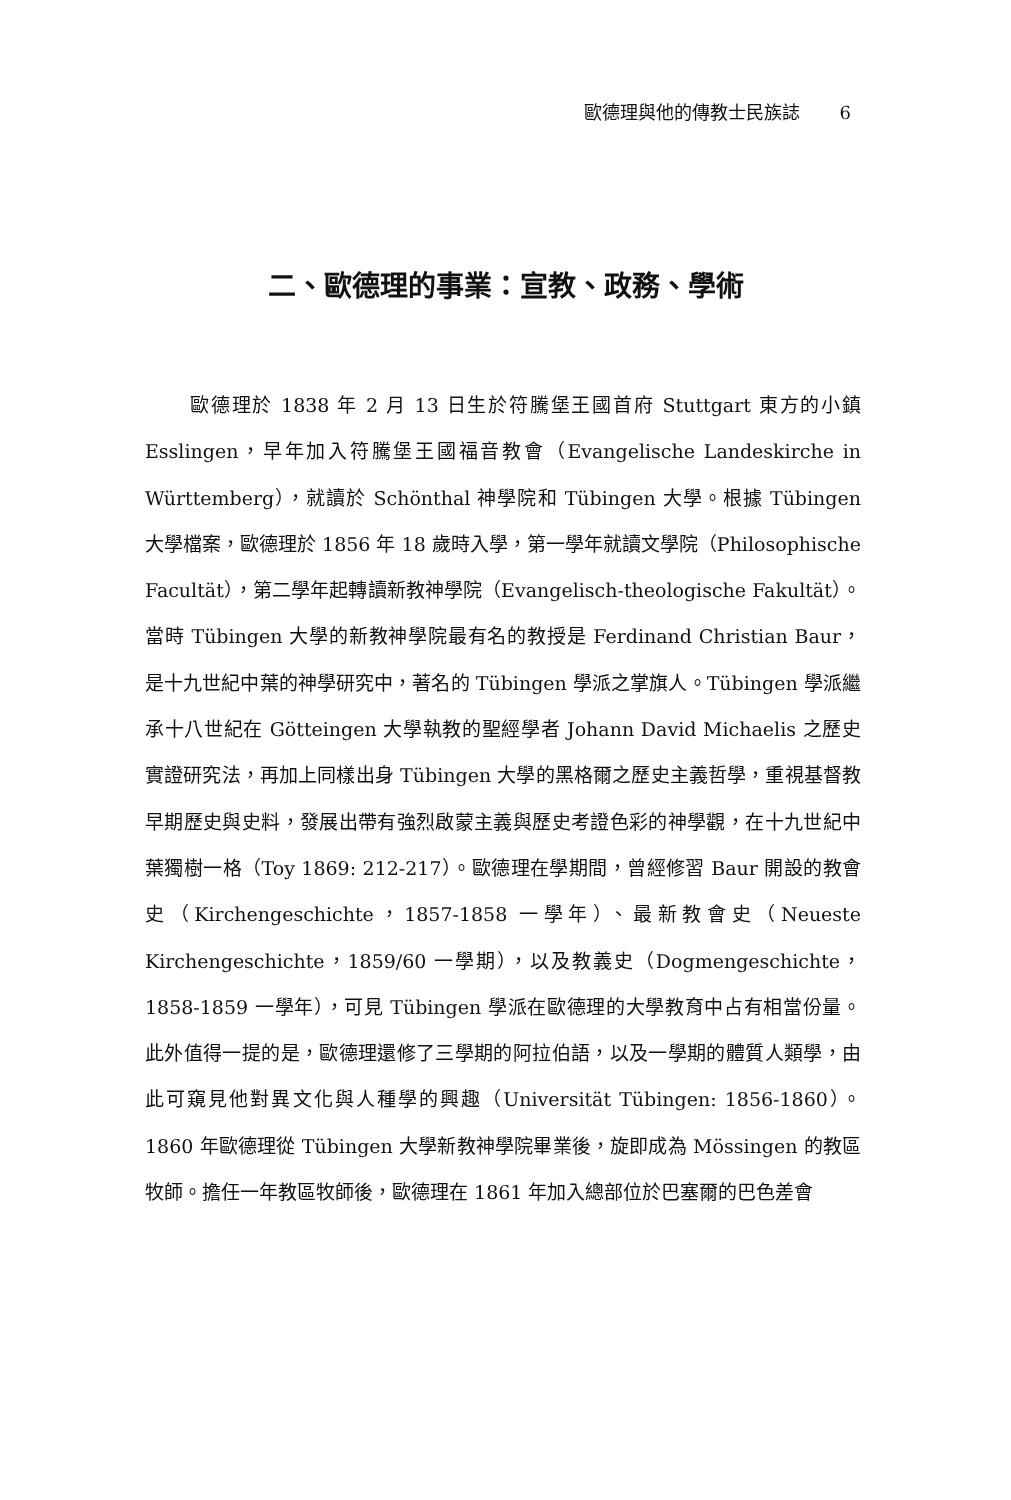歐德理與他的傳教士民族誌 6
二、歐德理的事業：宣教、政務、學術
歐德理於 1838 年 2 月 13 日生於符騰堡王國首府 Stuttgart 東方的小鎮 Esslingen，早年加入符騰堡王國福音教會（Evangelische Landeskirche in Württemberg），就讀於 Schönthal 神學院和 Tübingen 大學。根據 Tübingen 大學檔案，歐德理於 1856 年 18 歲時入學，第一學年就讀文學院（Philosophische Facultät），第二學年起轉讀新教神學院（Evangelisch-theologische Fakultät）。當時 Tübingen 大學的新教神學院最有名的教授是 Ferdinand Christian Baur，是十九世紀中葉的神學研究中，著名的 Tübingen 學派之掌旗人。Tübingen 學派繼承十八世紀在 Götteingen 大學執教的聖經學者 Johann David Michaelis 之歷史實證研究法，再加上同樣出身 Tübingen 大學的黑格爾之歷史主義哲學，重視基督教早期歷史與史料，發展出帶有強烈啟蒙主義與歷史考證色彩的神學觀，在十九世紀中葉獨樹一格（Toy 1869: 212-217）。歐德理在學期間，曾經修習 Baur 開設的教會史（Kirchengeschichte，1857-1858 一學年）、最新教會史（Neueste Kirchengeschichte，1859/60 一學期），以及教義史（Dogmengeschichte，1858-1859 一學年），可見 Tübingen 學派在歐德理的大學教育中占有相當份量。此外值得一提的是，歐德理還修了三學期的阿拉伯語，以及一學期的體質人類學，由此可窺見他對異文化與人種學的興趣（Universität Tübingen: 1856-1860）。1860 年歐德理從 Tübingen 大學新教神學院畢業後，旋即成為 Mössingen 的教區牧師。擔任一年教區牧師後，歐德理在 1861 年加入總部位於巴塞爾的巴色差會